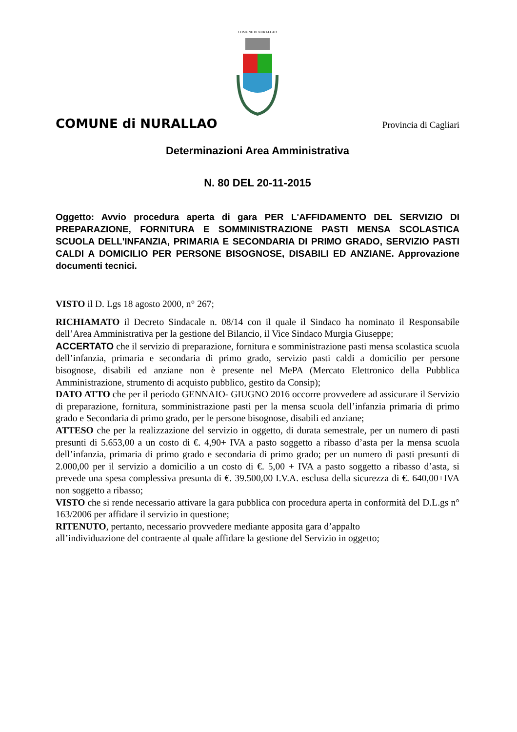COMUNE DI NURALLAO
COMUNE di NURALLAO
Provincia di Cagliari
Determinazioni Area Amministrativa
N. 80 DEL 20-11-2015
Oggetto: Avvio procedura aperta di gara PER L'AFFIDAMENTO DEL SERVIZIO DI PREPARAZIONE, FORNITURA E SOMMINISTRAZIONE PASTI MENSA SCOLASTICA SCUOLA DELL'INFANZIA, PRIMARIA E SECONDARIA DI PRIMO GRADO, SERVIZIO PASTI CALDI A DOMICILIO PER PERSONE BISOGNOSE, DISABILI ED ANZIANE. Approvazione documenti tecnici.
VISTO il D. Lgs 18 agosto 2000, n° 267;
RICHIAMATO il Decreto Sindacale n. 08/14 con il quale il Sindaco ha nominato il Responsabile dell’Area Amministrativa per la gestione del Bilancio, il Vice Sindaco Murgia Giuseppe;
ACCERTATO che il servizio di preparazione, fornitura e somministrazione pasti mensa scolastica scuola dell’infanzia, primaria e secondaria di primo grado, servizio pasti caldi a domicilio per persone bisognose, disabili ed anziane non è presente nel MePA (Mercato Elettronico della Pubblica Amministrazione, strumento di acquisto pubblico, gestito da Consip);
DATO ATTO che per il periodo GENNAIO- GIUGNO 2016 occorre provvedere ad assicurare il Servizio di preparazione, fornitura, somministrazione pasti per la mensa scuola dell’infanzia primaria di primo grado e Secondaria di primo grado, per le persone bisognose, disabili ed anziane;
ATTESO che per la realizzazione del servizio in oggetto, di durata semestrale, per un numero di pasti presunti di 5.653,00 a un costo di €. 4,90+ IVA a pasto soggetto a ribasso d’asta per la mensa scuola dell’infanzia, primaria di primo grado e secondaria di primo grado; per un numero di pasti presunti di 2.000,00 per il servizio a domicilio a un costo di €. 5,00 + IVA a pasto soggetto a ribasso d’asta, si prevede una spesa complessiva presunta di €. 39.500,00 I.V.A. esclusa della sicurezza di €. 640,00+IVA non soggetto a ribasso;
VISTO che si rende necessario attivare la gara pubblica con procedura aperta in conformità del D.L.gs n° 163/2006 per affidare il servizio in questione;
RITENUTO, pertanto, necessario provvedere mediante apposita gara d’appalto
all’individuazione del contraente al quale affidare la gestione del Servizio in oggetto;